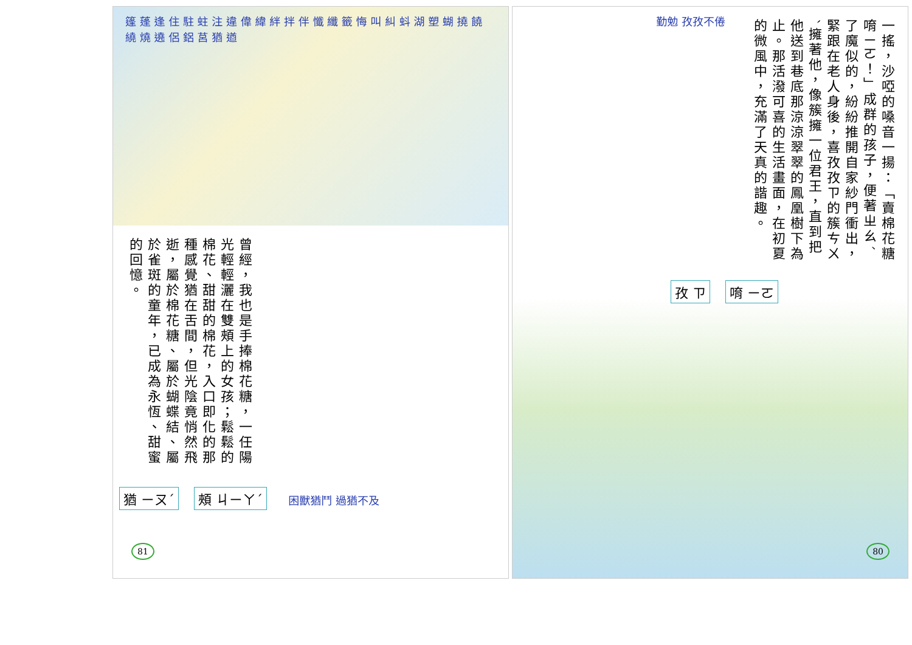篷 蓬 逢 住 駐 蛀 注 違 偉 緯 絆 拌 伴 懺 纖 籤 悔 叫 糾 蚪 湖 塑 蝴 撓 饒 繞 燒 遶 侶 鋁 莒 猶 遒
曾經，我也是手捧棉花糖，一任陽光輕輕灑在雙頰上的女孩；鬆鬆的棉花、甜甜的棉花，入口即化的那種感覺猶在舌間，但光陰竟悄然飛逝，屬於棉花糖、屬於蝴蝶結、屬於雀斑的童年，已成為永恆、甜蜜的回憶。
猶 ㄧㄡˊ 頰 ㄐㄧㄚˊ 困獸猶鬥 過猶不及
81
一搖，沙啞的嗓音一揚：「賣棉花糖唷ㄧㄛ！」成群的孩子，便著ㄓㄠˊ了魔似的，紛紛推開自家紗門衝出，緊跟在老人身後，喜孜孜ㄗ的簇ㄘㄨˋ擁著他，像簇擁一位君王，直到把他送到巷底那涼涼翠翠的鳳凰樹下為止。那活潑可喜的生活畫面，在初夏的微風中，充滿了天真的諧趣。
勤勉 孜孜不倦
孜 ㄗ 唷 ㄧㄛ
80